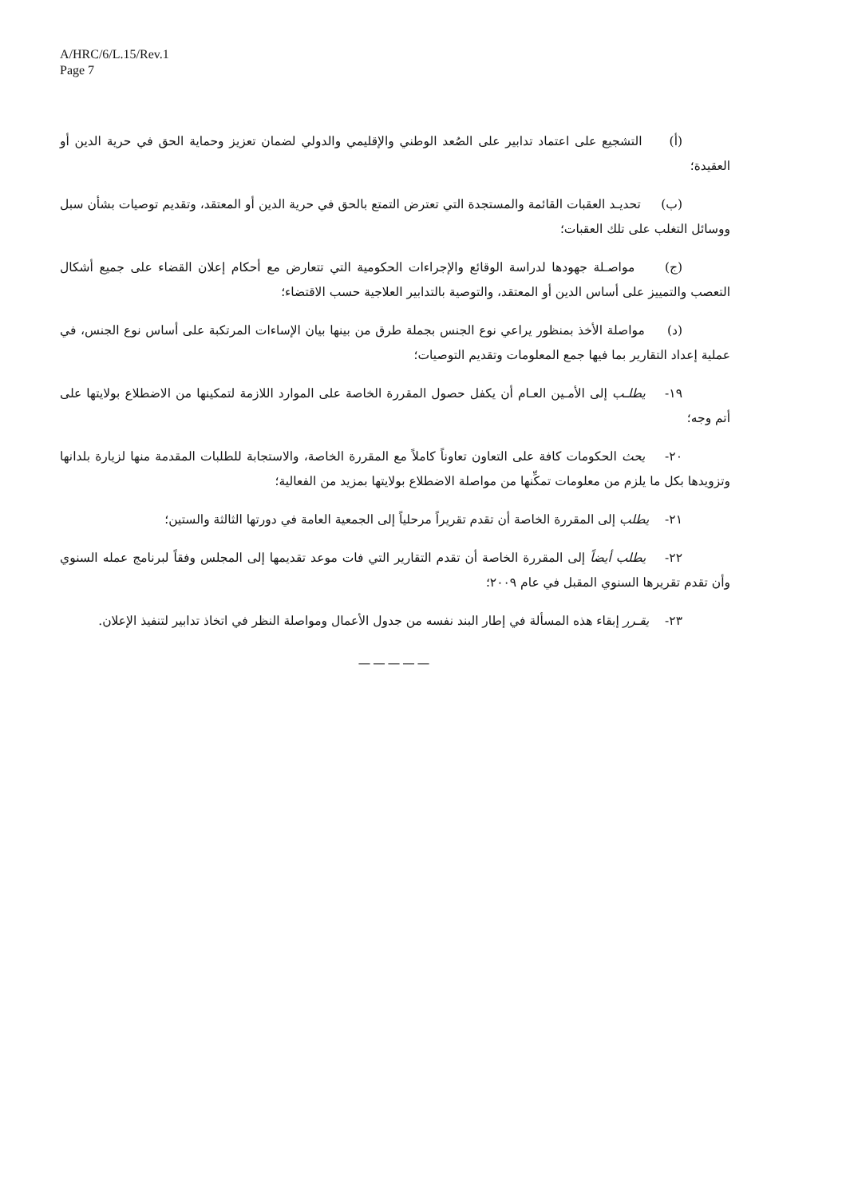A/HRC/6/L.15/Rev.1
Page 7
(أ) التشجيع على اعتماد تدابير على الصُعد الوطني والإقليمي والدولي لضمان تعزيز وحماية الحق في حرية الدين أو العقيدة؛
(ب) تحديـد العقبات القائمة والمستجدة التي تعترض التمتع بالحق في حرية الدين أو المعتقد، وتقديم توصيات بشأن سبل ووسائل التغلب على تلك العقبات؛
(ج) مواصـلة جهودها لدراسة الوقائع والإجراءات الحكومية التي تتعارض مع أحكام إعلان القضاء على جميع أشكال التعصب والتمييز على أساس الدين أو المعتقد، والتوصية بالتدابير العلاجية حسب الاقتضاء؛
(د) مواصلة الأخذ بمنظور يراعي نوع الجنس بجملة طرق من بينها بيان الإساءات المرتكبة على أساس نوع الجنس، في عملية إعداد التقارير بما فيها جمع المعلومات وتقديم التوصيات؛
١٩- يطلـب إلى الأمـين العـام أن يكفل حصول المقررة الخاصة على الموارد اللازمة لتمكينها من الاضطلاع بولايتها على أتم وجه؛
٢٠- يحث الحكومات كافة على التعاون تعاوناً كاملاً مع المقررة الخاصة، والاستجابة للطلبات المقدمة منها لزيارة بلدانها وتزويدها بكل ما يلزم من معلومات تمكِّنها من مواصلة الاضطلاع بولايتها بمزيد من الفعالية؛
٢١- يطلب إلى المقررة الخاصة أن تقدم تقريراً مرحلياً إلى الجمعية العامة في دورتها الثالثة والستين؛
٢٢- يطلب أيضاً إلى المقررة الخاصة أن تقدم التقارير التي فات موعد تقديمها إلى المجلس وفقاً لبرنامج عمله السنوي وأن تقدم تقريرها السنوي المقبل في عام ٢٠٠٩؛
٢٣- يقـرر إبقاء هذه المسألة في إطار البند نفسه من جدول الأعمال ومواصلة النظر في اتخاذ تدابير لتنفيذ الإعلان.
—————